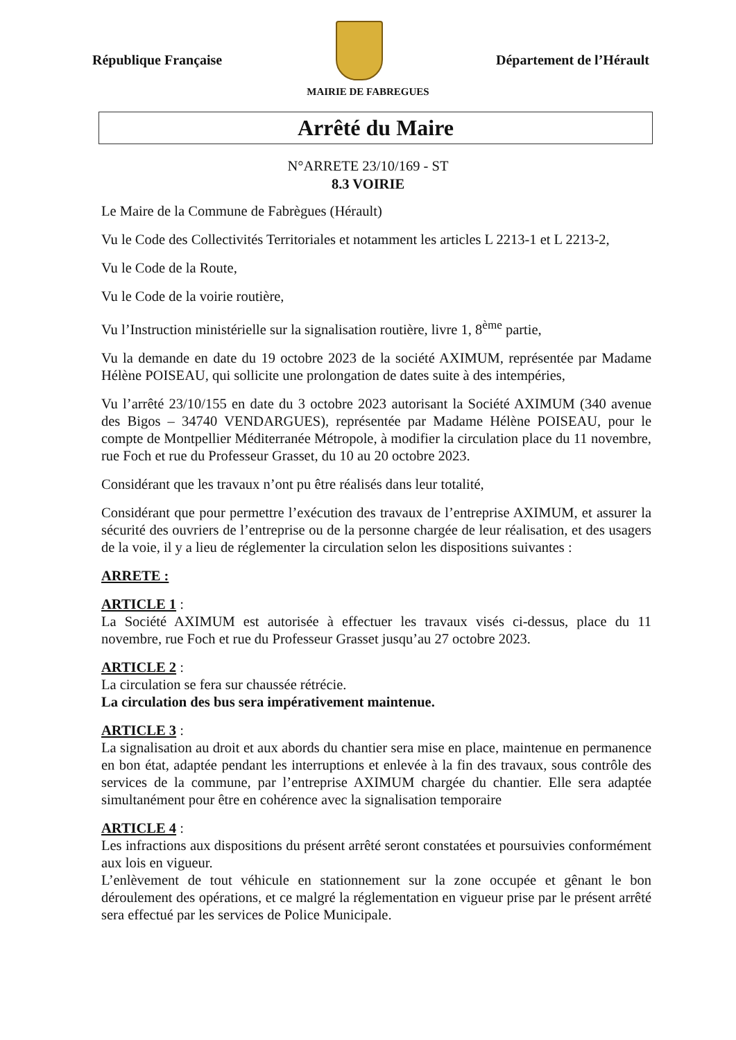République Française
Département de l’Hérault
MAIRIE DE FABREGUES
Arrêté du Maire
N°ARRETE 23/10/169 - ST
8.3 VOIRIE
Le Maire de la Commune de Fabrègues (Hérault)
Vu le Code des Collectivités Territoriales et notamment les articles L 2213-1 et L 2213-2,
Vu le Code de la Route,
Vu le Code de la voirie routière,
Vu l’Instruction ministérielle sur la signalisation routière, livre 1, 8<sup>ème</sup> partie,
Vu la demande en date du 19 octobre 2023 de la société AXIMUM, représentée par Madame Hélène POISEAU, qui sollicite une prolongation de dates suite à des intempéries,
Vu l’arrêté 23/10/155 en date du 3 octobre 2023 autorisant la Société AXIMUM (340 avenue des Bigos – 34740 VENDARGUES), représentée par Madame Hélène POISEAU, pour le compte de Montpellier Méditerranée Métropole, à modifier la circulation place du 11 novembre, rue Foch et rue du Professeur Grasset, du 10 au 20 octobre 2023.
Considérant que les travaux n’ont pu être réalisés dans leur totalité,
Considérant que pour permettre l’exécution des travaux de l’entreprise AXIMUM, et assurer la sécurité des ouvriers de l’entreprise ou de la personne chargée de leur réalisation, et des usagers de la voie, il y a lieu de réglementer la circulation selon les dispositions suivantes :
ARRETE :
ARTICLE 1 :
La Société AXIMUM est autorisée à effectuer les travaux visés ci-dessus, place du 11 novembre, rue Foch et rue du Professeur Grasset jusqu’au 27 octobre 2023.
ARTICLE 2 :
La circulation se fera sur chaussée rétrécie.
La circulation des bus sera impérativement maintenue.
ARTICLE 3 :
La signalisation au droit et aux abords du chantier sera mise en place, maintenue en permanence en bon état, adaptée pendant les interruptions et enlevée à la fin des travaux, sous contrôle des services de la commune, par l’entreprise AXIMUM chargée du chantier. Elle sera adaptée simultanément pour être en cohérence avec la signalisation temporaire
ARTICLE 4 :
Les infractions aux dispositions du présent arrêté seront constatées et poursuivies conformément aux lois en vigueur.
L’enlèvement de tout véhicule en stationnement sur la zone occupée et gênant le bon déroulement des opérations, et ce malgré la réglementation en vigueur prise par le présent arrêté sera effectué par les services de Police Municipale.